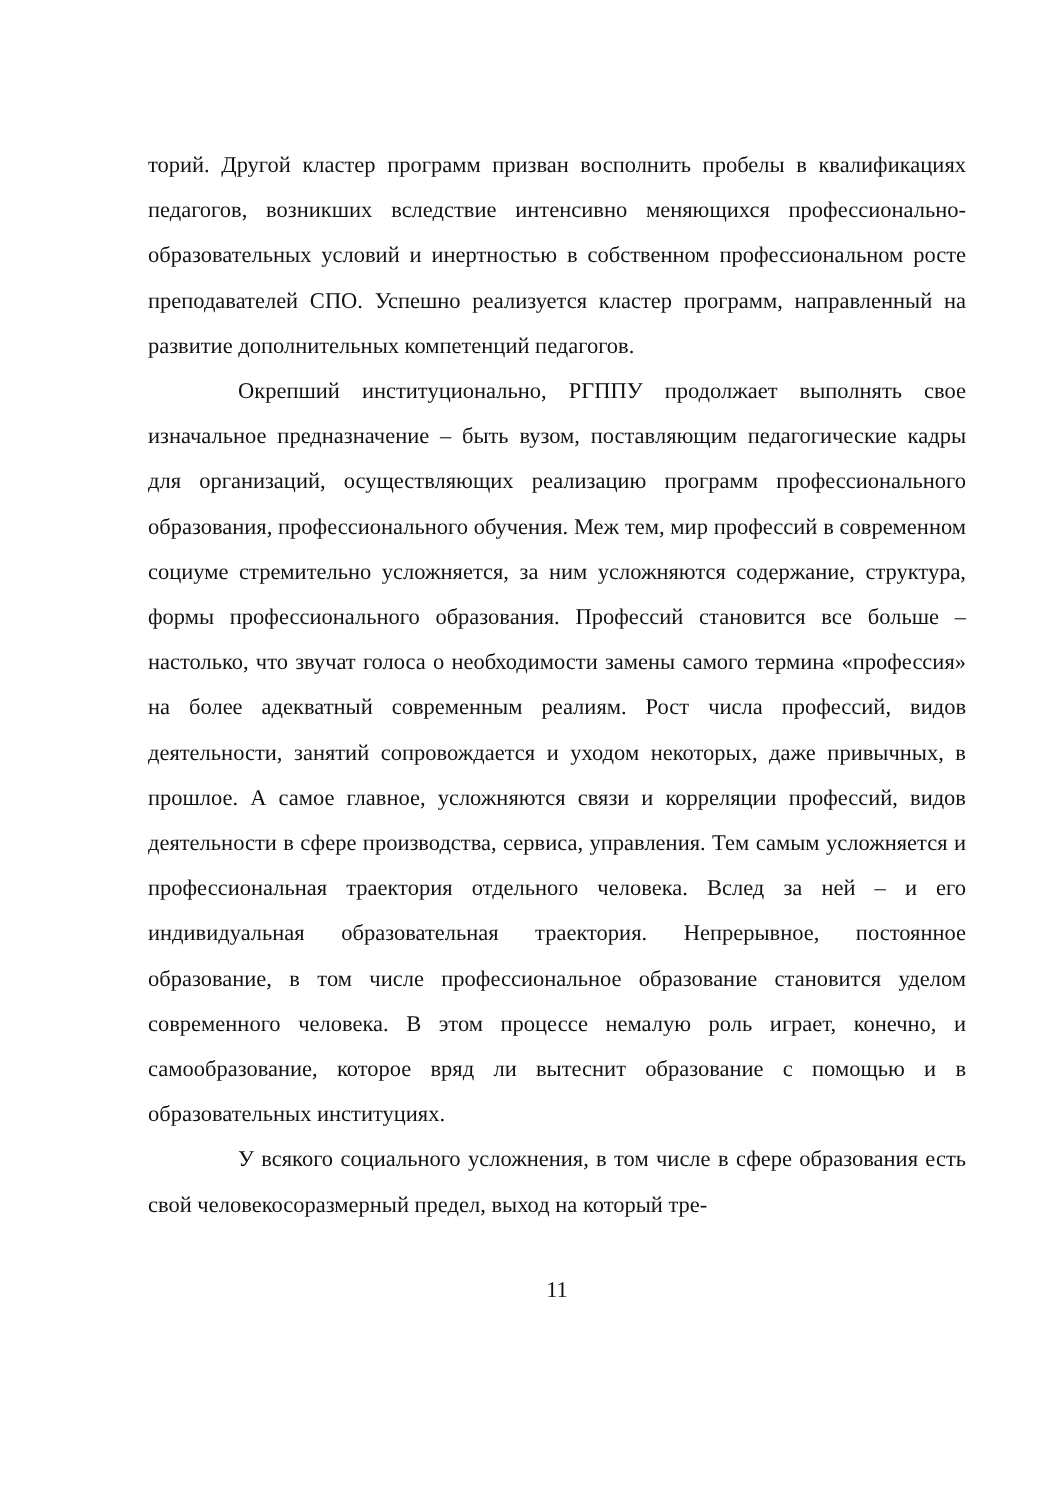торий. Другой кластер программ призван восполнить пробелы в квалификациях педагогов, возникших вследствие интенсивно меняющихся профессионально-образовательных условий и инертностью в собственном профессиональном росте преподавателей СПО. Успешно реализуется кластер программ, направленный на развитие дополнительных компетенций педагогов.
Окрепший институционально, РГППУ продолжает выполнять свое изначальное предназначение – быть вузом, поставляющим педагогические кадры для организаций, осуществляющих реализацию программ профессионального образования, профессионального обучения. Меж тем, мир профессий в современном социуме стремительно усложняется, за ним усложняются содержание, структура, формы профессионального образования. Профессий становится все больше – настолько, что звучат голоса о необходимости замены самого термина «профессия» на более адекватный современным реалиям. Рост числа профессий, видов деятельности, занятий сопровождается и уходом некоторых, даже привычных, в прошлое. А самое главное, усложняются связи и корреляции профессий, видов деятельности в сфере производства, сервиса, управления. Тем самым усложняется и профессиональная траектория отдельного человека. Вслед за ней – и его индивидуальная образовательная траектория. Непрерывное, постоянное образование, в том числе профессиональное образование становится уделом современного человека. В этом процессе немалую роль играет, конечно, и самообразование, которое вряд ли вытеснит образование с помощью и в образовательных институциях.
У всякого социального усложнения, в том числе в сфере образования есть свой человекосоразмерный предел, выход на который тре-
11